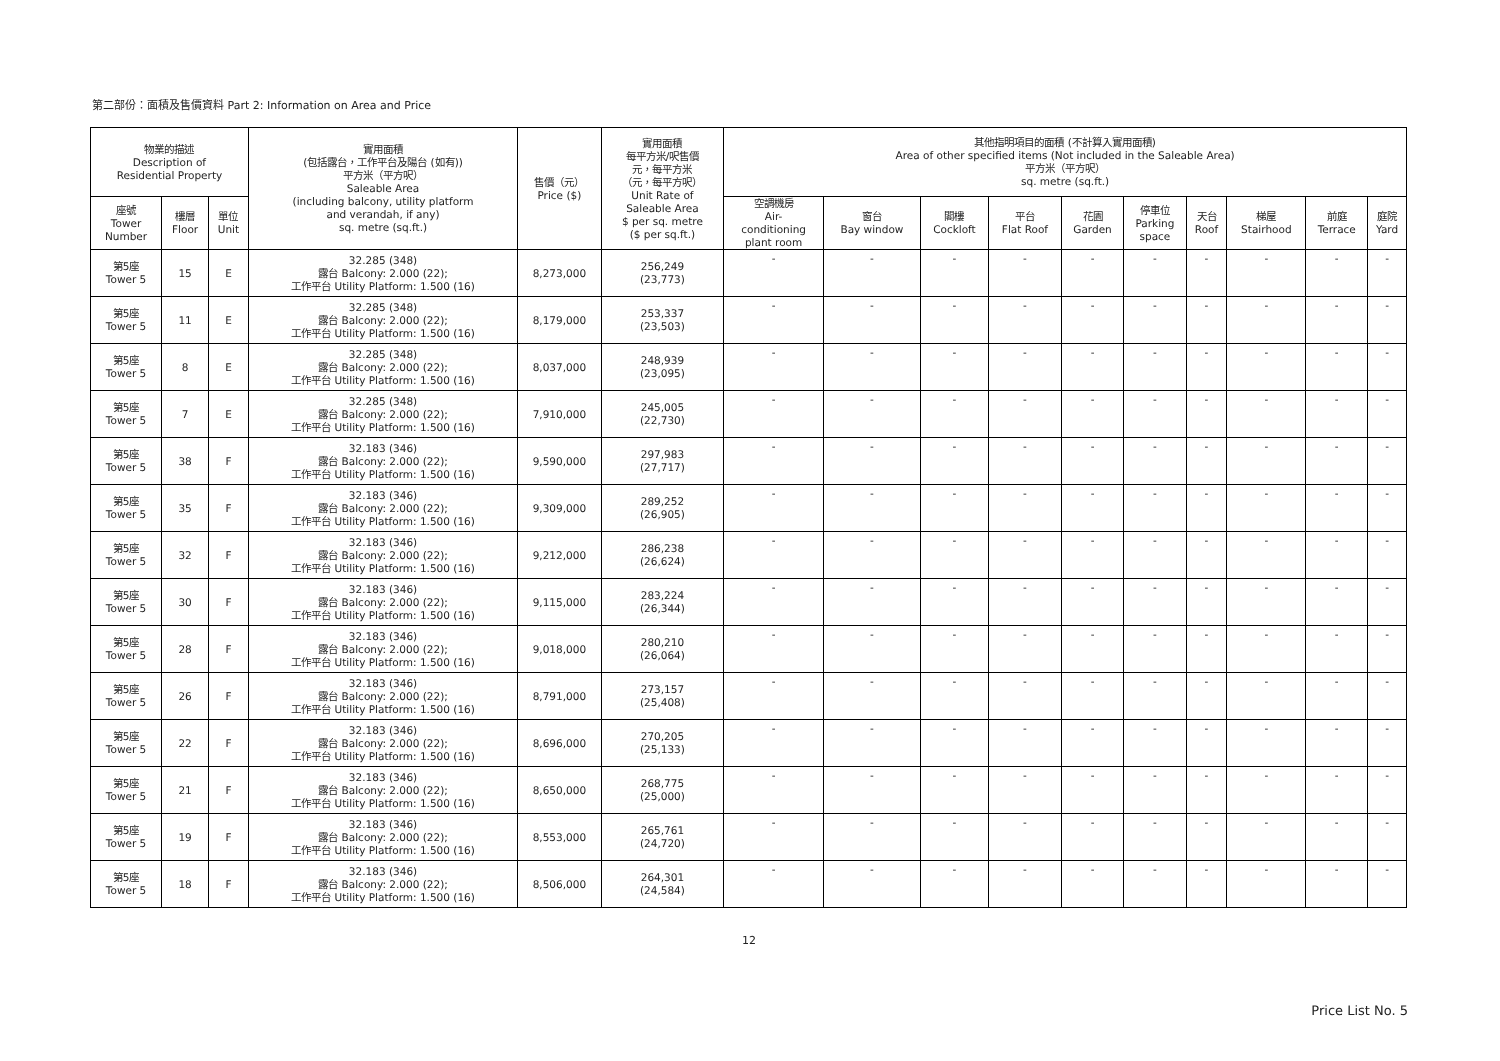第二部份：面積及售價資料 Part 2: Information on Area and Price
| 物業的描述 Description of Residential Property | | | 實用面積 (包括露台，工作平台及陽台 (如有)) 平方米（平方呎） Saleable Area (including balcony, utility platform and verandah, if any) sq. metre (sq.ft.) | 售價（元） Price ($) | 實用面積 每平方米/呎售價 元，每平方米 （元，每平方呎） Unit Rate of Saleable Area $ per sq. metre ($ per sq.ft.) | 其他指明項目的面積 (不計算入實用面積) Area of other specified items (Not included in the Saleable Area) 平方米（平方呎） sq. metre (sq.ft.) | | | | | | | | | |
| --- | --- | --- | --- | --- | --- | --- | --- | --- | --- | --- | --- | --- | --- | --- | --- |
| 座號 Tower Number | 樓層 Floor | 單位 Unit | | | | 空調機房 Air- conditioning plant room | 窗台 Bay window | 閣樓 Cockloft | 平台 Flat Roof | 花園 Garden | 停車位 Parking space | 天台 Roof | 梯屋 Stairhood | 前庭 Terrace | 庭院 Yard |
| 第5座 Tower 5 | 15 | E | 32.285 (348) 露台 Balcony: 2.000 (22); 工作平台 Utility Platform: 1.500 (16) | 8,273,000 | 256,249 (23,773) | - | - | - | - | - | - | - | - | - | - |
| 第5座 Tower 5 | 11 | E | 32.285 (348) 露台 Balcony: 2.000 (22); 工作平台 Utility Platform: 1.500 (16) | 8,179,000 | 253,337 (23,503) | - | - | - | - | - | - | - | - | - | - |
| 第5座 Tower 5 | 8 | E | 32.285 (348) 露台 Balcony: 2.000 (22); 工作平台 Utility Platform: 1.500 (16) | 8,037,000 | 248,939 (23,095) | - | - | - | - | - | - | - | - | - | - |
| 第5座 Tower 5 | 7 | E | 32.285 (348) 露台 Balcony: 2.000 (22); 工作平台 Utility Platform: 1.500 (16) | 7,910,000 | 245,005 (22,730) | - | - | - | - | - | - | - | - | - | - |
| 第5座 Tower 5 | 38 | F | 32.183 (346) 露台 Balcony: 2.000 (22); 工作平台 Utility Platform: 1.500 (16) | 9,590,000 | 297,983 (27,717) | - | - | - | - | - | - | - | - | - | - |
| 第5座 Tower 5 | 35 | F | 32.183 (346) 露台 Balcony: 2.000 (22); 工作平台 Utility Platform: 1.500 (16) | 9,309,000 | 289,252 (26,905) | - | - | - | - | - | - | - | - | - | - |
| 第5座 Tower 5 | 32 | F | 32.183 (346) 露台 Balcony: 2.000 (22); 工作平台 Utility Platform: 1.500 (16) | 9,212,000 | 286,238 (26,624) | - | - | - | - | - | - | - | - | - | - |
| 第5座 Tower 5 | 30 | F | 32.183 (346) 露台 Balcony: 2.000 (22); 工作平台 Utility Platform: 1.500 (16) | 9,115,000 | 283,224 (26,344) | - | - | - | - | - | - | - | - | - | - |
| 第5座 Tower 5 | 28 | F | 32.183 (346) 露台 Balcony: 2.000 (22); 工作平台 Utility Platform: 1.500 (16) | 9,018,000 | 280,210 (26,064) | - | - | - | - | - | - | - | - | - | - |
| 第5座 Tower 5 | 26 | F | 32.183 (346) 露台 Balcony: 2.000 (22); 工作平台 Utility Platform: 1.500 (16) | 8,791,000 | 273,157 (25,408) | - | - | - | - | - | - | - | - | - | - |
| 第5座 Tower 5 | 22 | F | 32.183 (346) 露台 Balcony: 2.000 (22); 工作平台 Utility Platform: 1.500 (16) | 8,696,000 | 270,205 (25,133) | - | - | - | - | - | - | - | - | - | - |
| 第5座 Tower 5 | 21 | F | 32.183 (346) 露台 Balcony: 2.000 (22); 工作平台 Utility Platform: 1.500 (16) | 8,650,000 | 268,775 (25,000) | - | - | - | - | - | - | - | - | - | - |
| 第5座 Tower 5 | 19 | F | 32.183 (346) 露台 Balcony: 2.000 (22); 工作平台 Utility Platform: 1.500 (16) | 8,553,000 | 265,761 (24,720) | - | - | - | - | - | - | - | - | - | - |
| 第5座 Tower 5 | 18 | F | 32.183 (346) 露台 Balcony: 2.000 (22); 工作平台 Utility Platform: 1.500 (16) | 8,506,000 | 264,301 (24,584) | - | - | - | - | - | - | - | - | - | - |
12
Price List No. 5